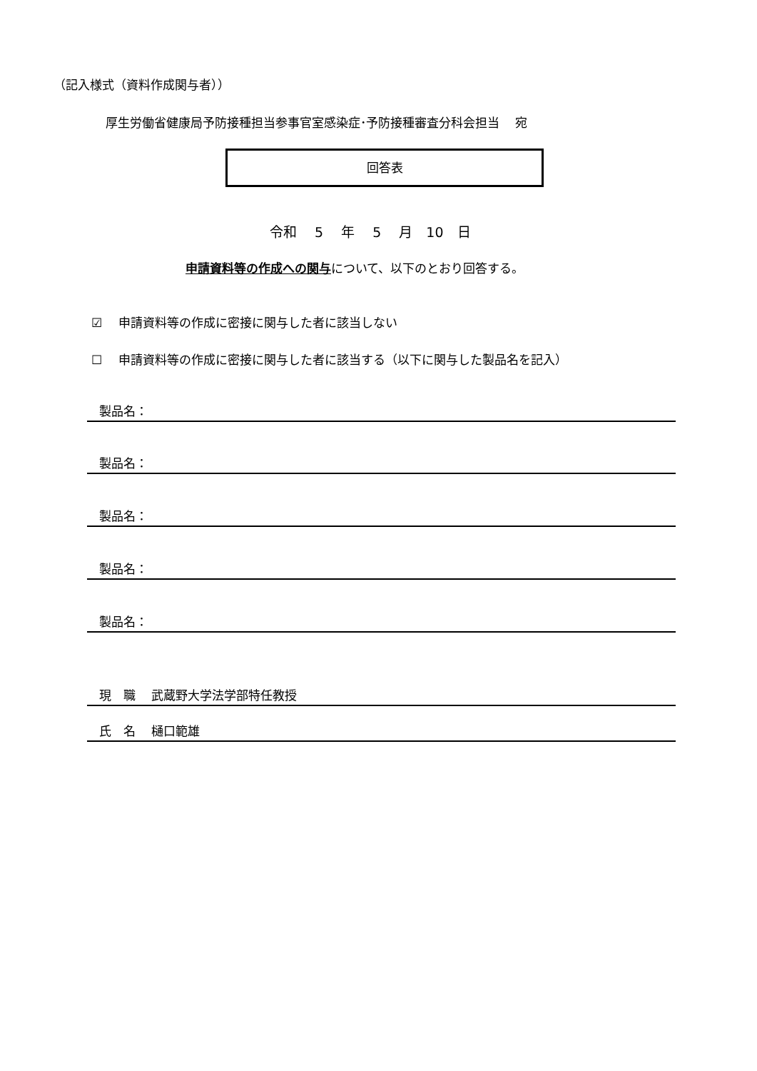（記入様式（資料作成関与者））
厚生労働省健康局予防接種担当参事官室感染症･予防接種審査分科会担当　 宛
回答表
令和　 5　 年　 5　 月　10　日
申請資料等の作成への関与について、以下のとおり回答する。
☑　 申請資料等の作成に密接に関与した者に該当しない
☐　 申請資料等の作成に密接に関与した者に該当する（以下に関与した製品名を記入）
　製品名：
　製品名：
　製品名：
　製品名：
　製品名：
　現　職　 武蔵野大学法学部特任教授
　氏　名　 樋口範雄